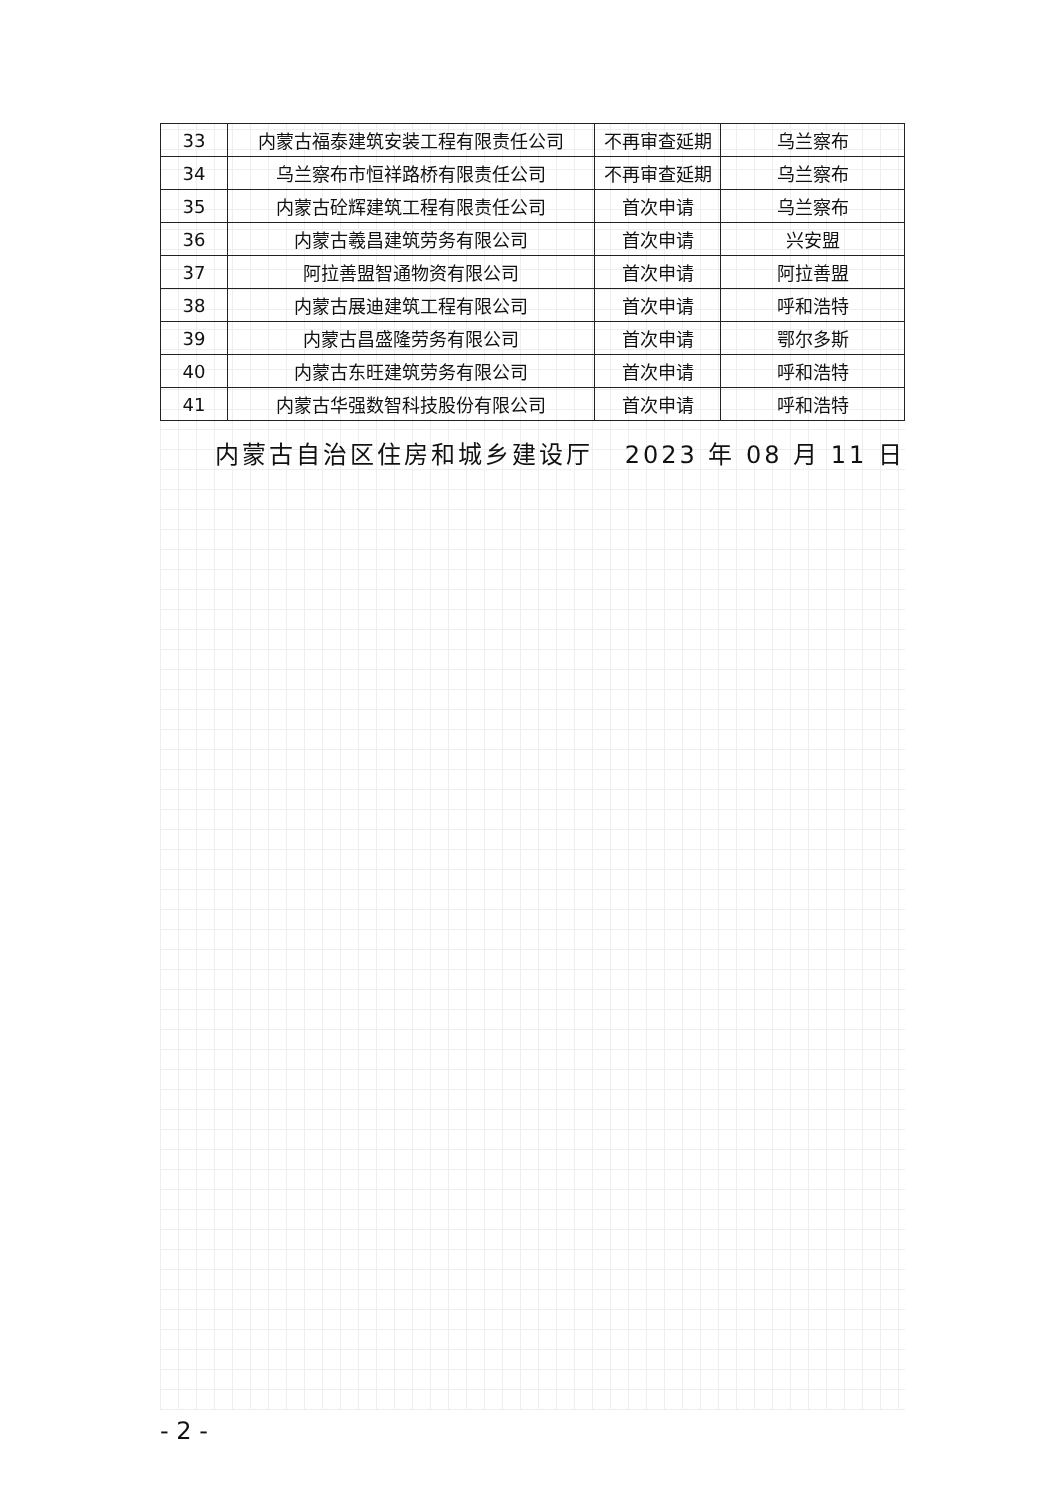| 33 | 内蒙古福泰建筑安装工程有限责任公司 | 不再审查延期 | 乌兰察布 |
| 34 | 乌兰察布市恒祥路桥有限责任公司 | 不再审查延期 | 乌兰察布 |
| 35 | 内蒙古砼辉建筑工程有限责任公司 | 首次申请 | 乌兰察布 |
| 36 | 内蒙古羲昌建筑劳务有限公司 | 首次申请 | 兴安盟 |
| 37 | 阿拉善盟智通物资有限公司 | 首次申请 | 阿拉善盟 |
| 38 | 内蒙古展迪建筑工程有限公司 | 首次申请 | 呼和浩特 |
| 39 | 内蒙古昌盛隆劳务有限公司 | 首次申请 | 鄂尔多斯 |
| 40 | 内蒙古东旺建筑劳务有限公司 | 首次申请 | 呼和浩特 |
| 41 | 内蒙古华强数智科技股份有限公司 | 首次申请 | 呼和浩特 |
内蒙古自治区住房和城乡建设厅 2023 年 08 月 11 日
- 2 -